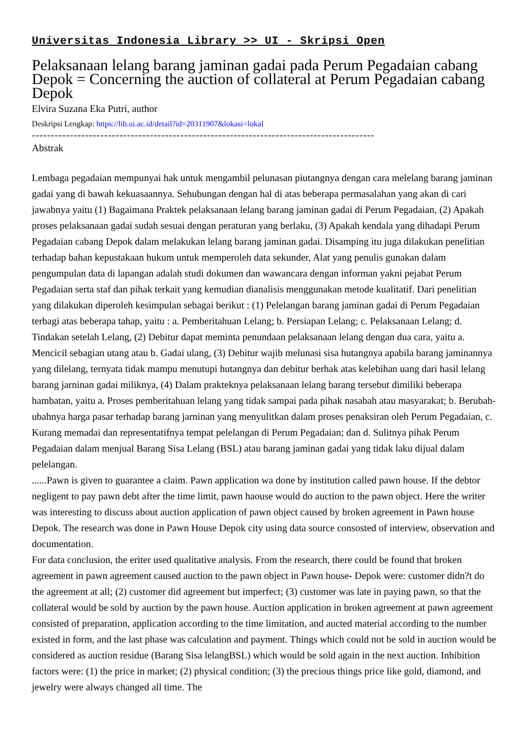Universitas Indonesia Library >> UI - Skripsi Open
Pelaksanaan lelang barang jaminan gadai pada Perum Pegadaian cabang Depok = Concerning the auction of collateral at Perum Pegadaian cabang Depok
Elvira Suzana Eka Putri, author
Deskripsi Lengkap: https://lib.ui.ac.id/detail?id=20311907&lokasi=lokal
------------------------------------------------------------------------------------------
Abstrak
Lembaga pegadaian mempunyai hak untuk mengambil pelunasan piutangnya dengan cara melelang barang jaminan gadai yang di bawah kekuasaannya. Sehubungan dengan hal di atas beberapa permasalahan yang akan di cari jawabnya yaitu (1) Bagaimana Praktek pelaksanaan lelang barang jaminan gadai di Perum Pegadaian, (2) Apakah proses pelaksanaan gadai sudah sesuai dengan peraturan yang berlaku, (3) Apakah kendala yang dihadapi Perum Pegadaian cabang Depok dalam melakukan lelang barang jaminan gadai. Disamping itu juga dilakukan penelitian terhadap bahan kepustakaan hukum untuk memperoleh data sekunder, Alat yang penulis gunakan dalam pengumpulan data di lapangan adalah studi dokumen dan wawancara dengan informan yakni pejabat Perum Pegadaian serta staf dan pihak terkait yang kemudian dianalisis menggunakan metode kualitatif. Dari penelitian yang dilakukan diperoleh kesimpulan sebagai berikut : (1) Pelelangan barang jaminan gadai di Perum Pegadaian terbagi atas beberapa tahap, yaitu : a. Pemberitahuan Lelang; b. Persiapan Lelang; c. Pelaksanaan Lelang; d. Tindakan setelah Lelang, (2) Debitur dapat meminta penundaan pelaksanaan lelang dengan dua cara, yaitu a. Mencicil sebagian utang atau b. Gadai ulang, (3) Debitur wajib melunasi sisa hutangnya apabila barang jaminannya yang dilelang, ternyata tidak mampu menutupi hutangnya dan debitur berhak atas kelebihan uang dari hasil lelang barang jarninan gadai miliknya, (4) Dalam prakteknya pelaksanaan lelang barang tersebut dimiliki beberapa hambatan, yaitu a. Proses pemberitahuan lelang yang tidak sampai pada pihak nasabah atau masyarakat; b. Berubah-ubahnya harga pasar terhadap barang jarninan yang menyulitkan dalam proses penaksiran oleh Perum Pegadaian, c. Kurang memadai dan representatifnya tempat pelelangan di Perum Pegadaian; dan d. Sulitnya pihak Perum Pegadaian dalam menjual Barang Sisa Lelang (BSL) atau barang jaminan gadai yang tidak laku dijual dalam pelelangan.
......Pawn is given to guarantee a claim. Pawn application wa done by institution called pawn house. If the debtor negligent to pay pawn debt after the time limit, pawn haouse would do auction to the pawn object. Here the writer was interesting to discuss about auction application of pawn object caused by broken agreement in Pawn house Depok. The research was done in Pawn House Depok city using data source consosted of interview, observation and documentation.
For data conclusion, the eriter used qualitative analysis. From the research, there could be found that broken agreement in pawn agreement caused auction to the pawn object in Pawn house- Depok were: customer didn?t do the agreement at all; (2) customer did agreement but imperfect; (3) customer was late in paying pawn, so that the collateral would be sold by auction by the pawn house. Auction application in broken agreement at pawn agreement consisted of preparation, application according to the time limitation, and aucted material according to the number existed in form, and the last phase was calculation and payment. Things which could not be sold in auction would be considered as auction residue (Barang Sisa lelangBSL) which would be sold again in the next auction. Inhibition factors were: (1) the price in market; (2) physical condition; (3) the precious things price like gold, diamond, and jewelry were always changed all time. The